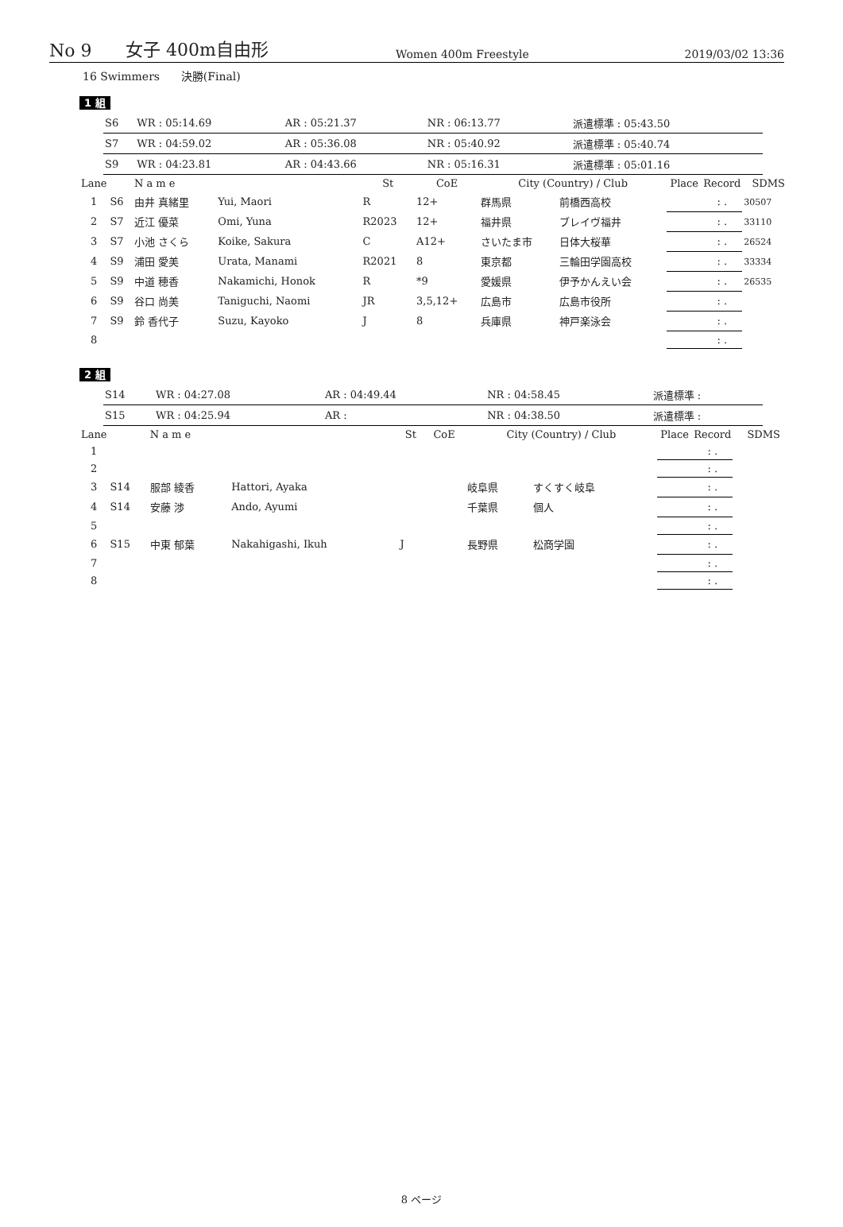No 9
女子 400m自由形
Women 400m Freestyle
2019/03/02 13:36
16 Swimmers 決勝(Final)
1 組
| S6 | WR : 05:14.69 | AR : 05:21.37 | NR : 06:13.77 | 派遣標準 : 05:43.50 |
| S7 | WR : 04:59.02 | AR : 05:36.08 | NR : 05:40.92 | 派遣標準 : 05:40.74 |
| S9 | WR : 04:23.81 | AR : 04:43.66 | NR : 05:16.31 | 派遣標準 : 05:01.16 |
| Lane | | N a m e | | St | CoE | City (Country) / Club | | Place | Record | SDMS |
| --- | --- | --- | --- | --- | --- | --- | --- | --- | --- | --- |
| 1 | S6 | 由井 真緒里 | Yui, Maori | R | 12+ | 群馬県 | 前橋西高校 | | : . | 30507 |
| 2 | S7 | 近江 優菜 | Omi, Yuna | R2023 | 12+ | 福井県 | ブレイヴ福井 | | : . | 33110 |
| 3 | S7 | 小池 さくら | Koike, Sakura | C | A12+ | さいたま市 | 日体大桜華 | | : . | 26524 |
| 4 | S9 | 浦田 愛美 | Urata, Manami | R2021 | 8 | 東京都 | 三輪田学園高校 | | : . | 33334 |
| 5 | S9 | 中道 穂香 | Nakamichi, Honok | R | *9 | 愛媛県 | 伊予かんえい会 | | : . | 26535 |
| 6 | S9 | 谷口 尚美 | Taniguchi, Naomi | JR | 3,5,12+ | 広島市 | 広島市役所 | | : . | |
| 7 | S9 | 鈴 香代子 | Suzu, Kayoko | J | 8 | 兵庫県 | 神戸楽泳会 | | : . | |
| 8 | | | | | | | | | : . | |
2 組
| S14 | WR : 04:27.08 | AR : 04:49.44 | NR : 04:58.45 | 派遣標準 : |
| S15 | WR : 04:25.94 | AR : | NR : 04:38.50 | 派遣標準 : |
| Lane | | N a m e | | St | CoE | City (Country) / Club | | Place | Record | SDMS |
| --- | --- | --- | --- | --- | --- | --- | --- | --- | --- | --- |
| 1 | | | | | | | | | : . | |
| 2 | | | | | | | | | : . | |
| 3 | S14 | 服部 綾香 | Hattori, Ayaka | | | 岐阜県 | すくすく岐阜 | | : . | |
| 4 | S14 | 安藤 渉 | Ando, Ayumi | | | 千葉県 | 個人 | | : . | |
| 5 | | | | | | | | | : . | |
| 6 | S15 | 中東 郁葉 | Nakahigashi, Ikuh | J | | 長野県 | 松商学園 | | : . | |
| 7 | | | | | | | | | : . | |
| 8 | | | | | | | | | : . | |
8 ページ